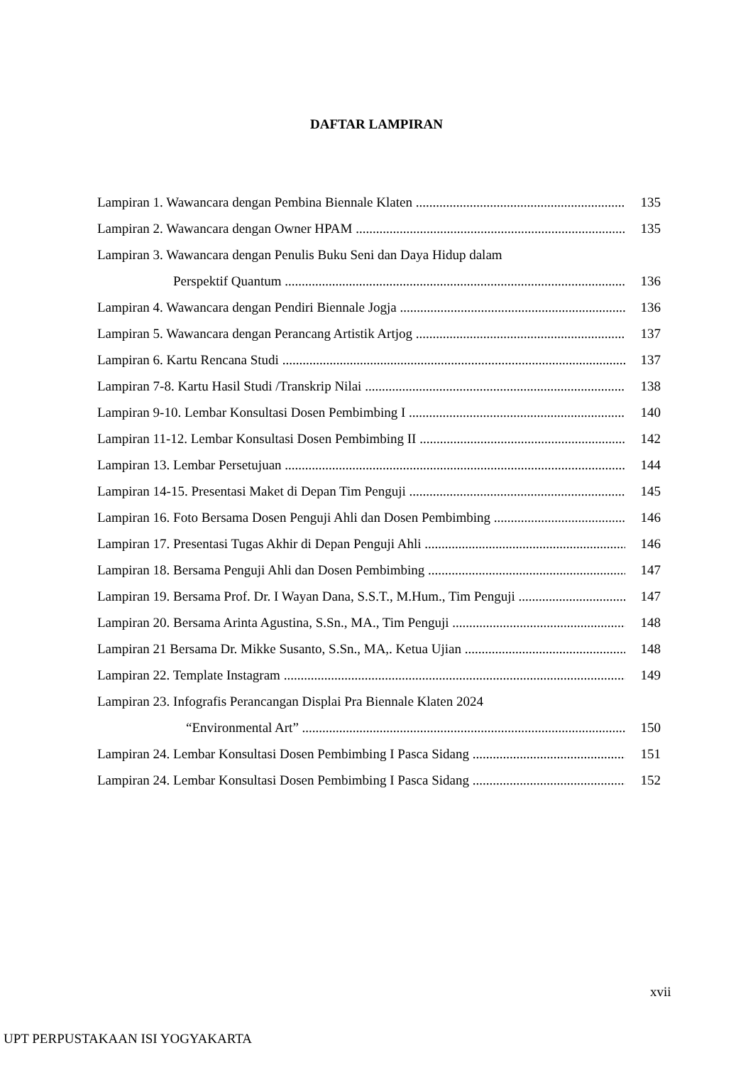DAFTAR LAMPIRAN
Lampiran 1. Wawancara dengan Pembina Biennale Klaten 135
Lampiran 2. Wawancara dengan Owner HPAM 135
Lampiran 3. Wawancara dengan Penulis Buku Seni dan Daya Hidup dalam
Perspektif Quantum 136
Lampiran 4. Wawancara dengan Pendiri Biennale Jogja 136
Lampiran 5. Wawancara dengan Perancang Artistik Artjog 137
Lampiran 6. Kartu Rencana Studi 137
Lampiran 7-8. Kartu Hasil Studi /Transkrip Nilai 138
Lampiran 9-10. Lembar Konsultasi Dosen Pembimbing I 140
Lampiran 11-12. Lembar Konsultasi Dosen Pembimbing II 142
Lampiran 13. Lembar Persetujuan 144
Lampiran 14-15. Presentasi Maket di Depan Tim Penguji 145
Lampiran 16. Foto Bersama Dosen Penguji Ahli dan Dosen Pembimbing 146
Lampiran 17. Presentasi Tugas Akhir di Depan Penguji Ahli 146
Lampiran 18. Bersama Penguji Ahli dan Dosen Pembimbing 147
Lampiran 19. Bersama Prof. Dr. I Wayan Dana, S.S.T., M.Hum., Tim Penguji 147
Lampiran 20. Bersama Arinta Agustina, S.Sn., MA., Tim Penguji 148
Lampiran 21 Bersama Dr. Mikke Susanto, S.Sn., MA,. Ketua Ujian 148
Lampiran 22. Template Instagram 149
Lampiran 23. Infografis Perancangan Displai Pra Biennale Klaten 2024
“Environmental Art” 150
Lampiran 24. Lembar Konsultasi Dosen Pembimbing I Pasca Sidang 151
Lampiran 24. Lembar Konsultasi Dosen Pembimbing I Pasca Sidang 152
xvii
UPT PERPUSTAKAAN ISI YOGYAKARTA